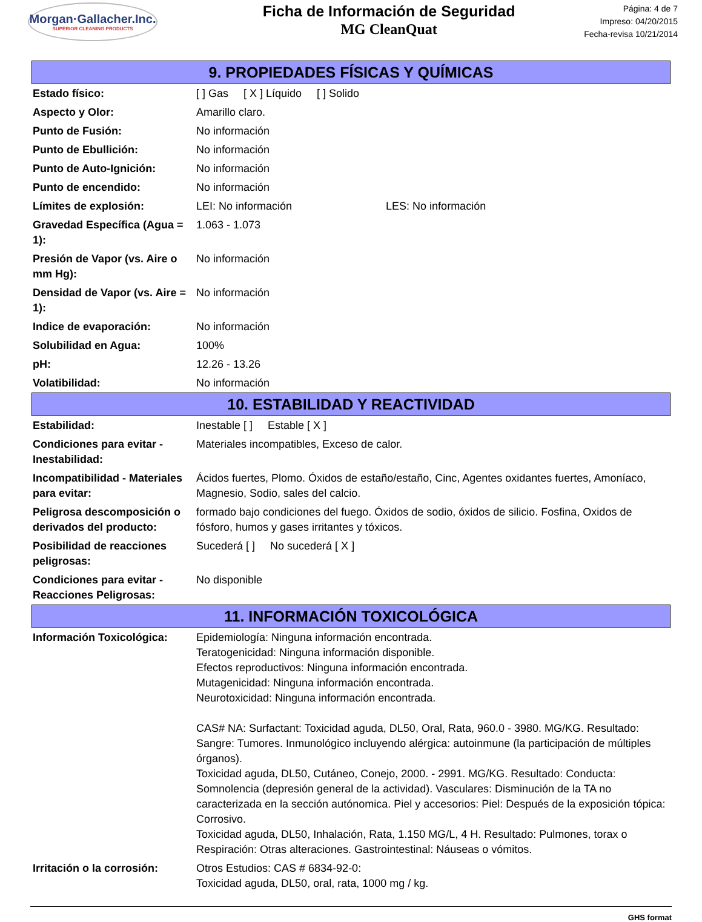Morgan·Gallacher.Inc.
SUPERIOR CLEANING PRODUCTS
Ficha de Información de Seguridad
MG CleanQuat
Página: 4 de 7
Impreso: 04/20/2015
Fecha-revisa 10/21/2014
9. PROPIEDADES FÍSICAS Y QUÍMICAS
| Estado físico: | [ ] Gas [ X ] Líquido [ ] Solido |
| Aspecto y Olor: | Amarillo claro. |
| Punto de Fusión: | No información |
| Punto de Ebullición: | No información |
| Punto de Auto-Ignición: | No información |
| Punto de encendido: | No información |
| Límites de explosión: | LEI: No información LES: No información |
| Gravedad Específica (Agua = 1): | 1.063 - 1.073 |
| Presión de Vapor (vs. Aire o mm Hg): | No información |
| Densidad de Vapor (vs. Aire = 1): | No información |
| Indice de evaporación: | No información |
| Solubilidad en Agua: | 100% |
| pH: | 12.26 - 13.26 |
| Volatibilidad: | No información |
10. ESTABILIDAD Y REACTIVIDAD
| Estabilidad: | Inestable [ ] Estable [ X ] |
| Condiciones para evitar - Inestabilidad: | Materiales incompatibles, Exceso de calor. |
| Incompatibilidad - Materiales para evitar: | Ácidos fuertes, Plomo. Óxidos de estaño/estaño, Cinc, Agentes oxidantes fuertes, Amoníaco, Magnesio, Sodio, sales del calcio. |
| Peligrosa descomposición o derivados del producto: | formado bajo condiciones del fuego. Óxidos de sodio, óxidos de silicio. Fosfina, Oxidos de fósforo, humos y gases irritantes y tóxicos. |
| Posibilidad de reacciones peligrosas: | Sucederá [ ] No sucederá [ X ] |
| Condiciones para evitar - Reacciones Peligrosas: | No disponible |
11. INFORMACIÓN TOXICOLÓGICA
| Información Toxicológica: | Epidemiología: Ninguna información encontrada. Teratogenicidad: Ninguna información disponible. Efectos reproductivos: Ninguna información encontrada. Mutagenicidad: Ninguna información encontrada. Neurotoxicidad: Ninguna información encontrada. CAS# NA: Surfactant: Toxicidad aguda, DL50, Oral, Rata, 960.0 - 3980. MG/KG. Resultado: Sangre: Tumores. Inmunológico incluyendo alérgica: autoinmune (la participación de múltiples órganos). Toxicidad aguda, DL50, Cutáneo, Conejo, 2000. - 2991. MG/KG. Resultado: Conducta: Somnolencia (depresión general de la actividad). Vasculares: Disminución de la TA no caracterizada en la sección autónomica. Piel y accesorios: Piel: Después de la exposición tópica: Corrosivo. Toxicidad aguda, DL50, Inhalación, Rata, 1.150 MG/L, 4 H. Resultado: Pulmones, torax o Respiración: Otras alteraciones. Gastrointestinal: Náuseas o vómitos. |
| Irritación o la corrosión: | Otros Estudios: CAS # 6834-92-0: Toxicidad aguda, DL50, oral, rata, 1000 mg / kg. |
GHS format